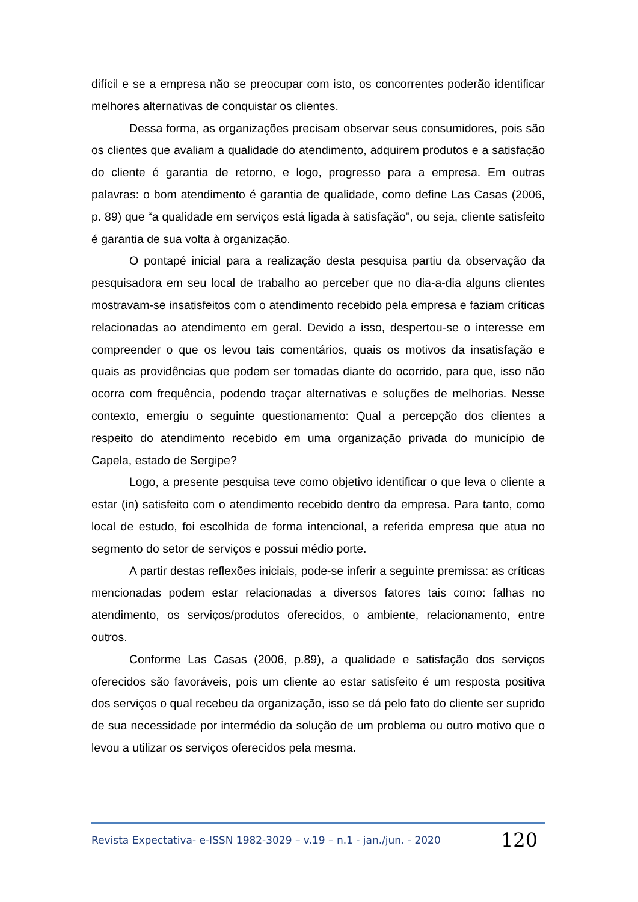difícil e se a empresa não se preocupar com isto, os concorrentes poderão identificar melhores alternativas de conquistar os clientes.
Dessa forma, as organizações precisam observar seus consumidores, pois são os clientes que avaliam a qualidade do atendimento, adquirem produtos e a satisfação do cliente é garantia de retorno, e logo, progresso para a empresa. Em outras palavras: o bom atendimento é garantia de qualidade, como define Las Casas (2006, p. 89) que “a qualidade em serviços está ligada à satisfação”, ou seja, cliente satisfeito é garantia de sua volta à organização.
O pontapé inicial para a realização desta pesquisa partiu da observação da pesquisadora em seu local de trabalho ao perceber que no dia-a-dia alguns clientes mostravam-se insatisfeitos com o atendimento recebido pela empresa e faziam críticas relacionadas ao atendimento em geral. Devido a isso, despertou-se o interesse em compreender o que os levou tais comentários, quais os motivos da insatisfação e quais as providências que podem ser tomadas diante do ocorrido, para que, isso não ocorra com frequência, podendo traçar alternativas e soluções de melhorias. Nesse contexto, emergiu o seguinte questionamento: Qual a percepção dos clientes a respeito do atendimento recebido em uma organização privada do município de Capela, estado de Sergipe?
Logo, a presente pesquisa teve como objetivo identificar o que leva o cliente a estar (in) satisfeito com o atendimento recebido dentro da empresa. Para tanto, como local de estudo, foi escolhida de forma intencional, a referida empresa que atua no segmento do setor de serviços e possui médio porte.
A partir destas reflexões iniciais, pode-se inferir a seguinte premissa: as críticas mencionadas podem estar relacionadas a diversos fatores tais como: falhas no atendimento, os serviços/produtos oferecidos, o ambiente, relacionamento, entre outros.
Conforme Las Casas (2006, p.89), a qualidade e satisfação dos serviços oferecidos são favoráveis, pois um cliente ao estar satisfeito é um resposta positiva dos serviços o qual recebeu da organização, isso se dá pelo fato do cliente ser suprido de sua necessidade por intermédio da solução de um problema ou outro motivo que o levou a utilizar os serviços oferecidos pela mesma.
Revista Expectativa- e-ISSN 1982-3029 – v.19 – n.1 - jan./jun. - 2020 120